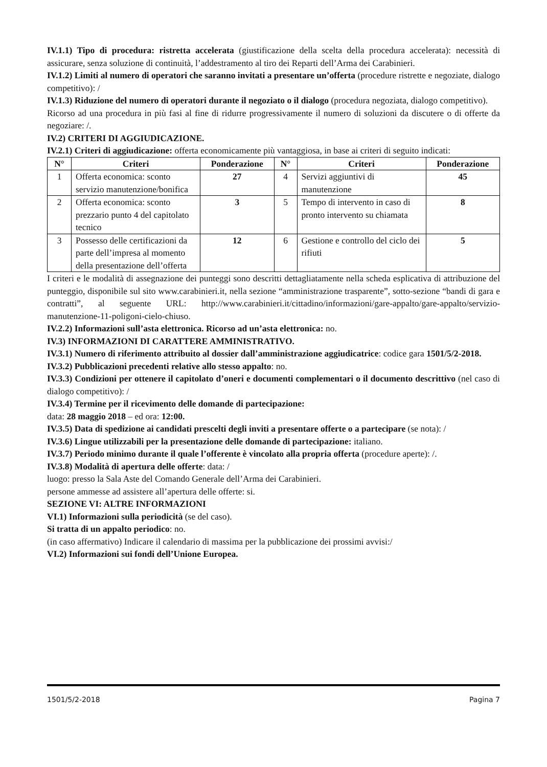IV.1.1) Tipo di procedura: ristretta accelerata (giustificazione della scelta della procedura accelerata): necessità di assicurare, senza soluzione di continuità, l’addestramento al tiro dei Reparti dell’Arma dei Carabinieri.
IV.1.2) Limiti al numero di operatori che saranno invitati a presentare un’offerta (procedure ristrette e negoziate, dialogo competitivo): /
IV.1.3) Riduzione del numero di operatori durante il negoziato o il dialogo (procedura negoziata, dialogo competitivo).
Ricorso ad una procedura in più fasi al fine di ridurre progressivamente il numero di soluzioni da discutere o di offerte da negoziare: /.
IV.2) CRITERI DI AGGIUDICAZIONE.
IV.2.1) Criteri di aggiudicazione: offerta economicamente più vantaggiosa, in base ai criteri di seguito indicati:
| N° | Criteri | Ponderazione | N° | Criteri | Ponderazione |
| --- | --- | --- | --- | --- | --- |
| 1 | Offerta economica: sconto servizio manutenzione/bonifica | 27 | 4 | Servizi aggiuntivi di manutenzione | 45 |
| 2 | Offerta economica: sconto prezzario punto 4 del capitolato tecnico | 3 | 5 | Tempo di intervento in caso di pronto intervento su chiamata | 8 |
| 3 | Possesso delle certificazioni da parte dell’impresa al momento della presentazione dell’offerta | 12 | 6 | Gestione e controllo del ciclo dei rifiuti | 5 |
I criteri e le modalità di assegnazione dei punteggi sono descritti dettagliatamente nella scheda esplicativa di attribuzione del punteggio, disponibile sul sito www.carabinieri.it, nella sezione “amministrazione trasparente”, sotto-sezione “bandi di gara e contratti”, al seguente URL: http://www.carabinieri.it/cittadino/informazioni/gare-appalto/gare-appalto/servizio-manutenzione-11-poligoni-cielo-chiuso.
IV.2.2) Informazioni sull’asta elettronica. Ricorso ad un’asta elettronica: no.
IV.3) INFORMAZIONI DI CARATTERE AMMINISTRATIVO.
IV.3.1) Numero di riferimento attribuito al dossier dall’amministrazione aggiudicatrice: codice gara 1501/5/2-2018.
IV.3.2) Pubblicazioni precedenti relative allo stesso appalto: no.
IV.3.3) Condizioni per ottenere il capitolato d’oneri e documenti complementari o il documento descrittivo (nel caso di dialogo competitivo): /
IV.3.4) Termine per il ricevimento delle domande di partecipazione:
data: 28 maggio 2018 – ed ora: 12:00.
IV.3.5) Data di spedizione ai candidati prescelti degli inviti a presentare offerte o a partecipare (se nota): /
IV.3.6) Lingue utilizzabili per la presentazione delle domande di partecipazione: italiano.
IV.3.7) Periodo minimo durante il quale l’offerente è vincolato alla propria offerta (procedure aperte): /.
IV.3.8) Modalità di apertura delle offerte: data: /
luogo: presso la Sala Aste del Comando Generale dell’Arma dei Carabinieri.
persone ammesse ad assistere all’apertura delle offerte: si.
SEZIONE VI: ALTRE INFORMAZIONI
VI.1) Informazioni sulla periodicità (se del caso).
Si tratta di un appalto periodico: no.
(in caso affermativo) Indicare il calendario di massima per la pubblicazione dei prossimi avvisi:/
VI.2) Informazioni sui fondi dell’Unione Europea.
1501/5/2-2018 Pagina 7